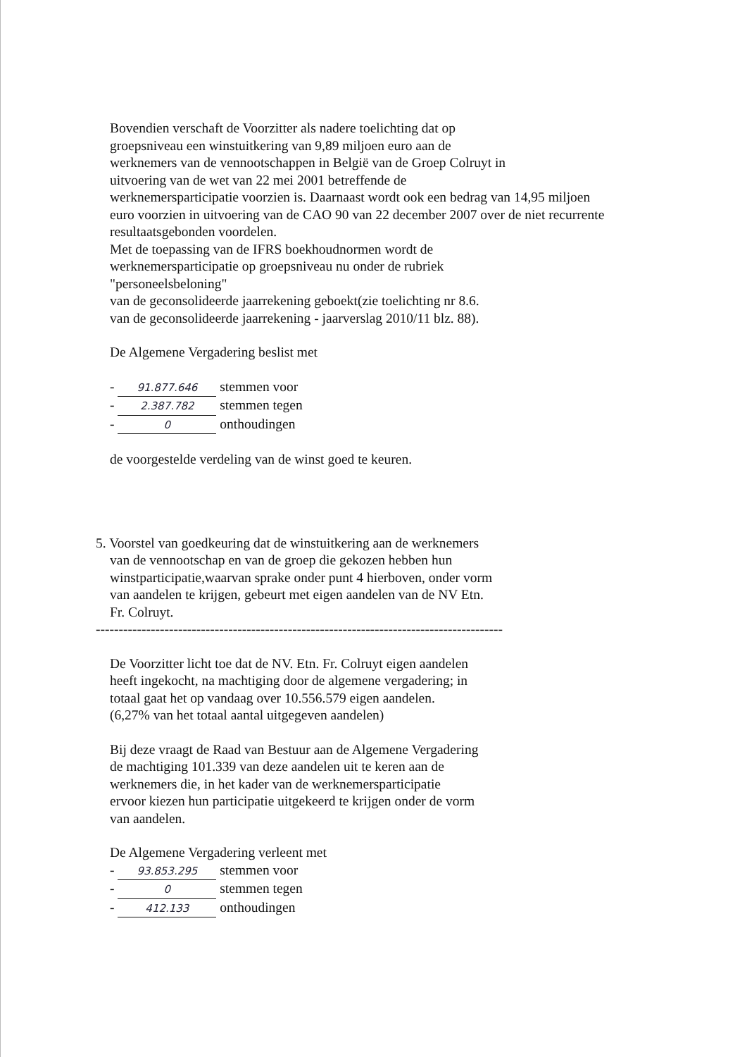Bovendien verschaft de Voorzitter als nadere toelichting dat op
groepsniveau een winstuitkering van 9,89 miljoen euro aan de
werknemers van de vennootschappen in België van de Groep Colruyt in
uitvoering van de wet van 22 mei 2001 betreffende de
werknemersparticipatie voorzien is. Daarnaast wordt ook een bedrag van 14,95 miljoen
euro voorzien in uitvoering van de CAO 90 van 22 december 2007 over de niet recurrente
resultaatsgebonden voordelen.
Met de toepassing van de IFRS boekhoudnormen wordt de
werknemersparticipatie op groepsniveau nu onder de rubriek
"personeelsbeloning"
van de geconsolideerde jaarrekening geboekt(zie toelichting nr 8.6.
van de geconsolideerde jaarrekening - jaarverslag 2010/11 blz. 88).
De Algemene Vergadering beslist met
- 91.877.646 stemmen voor
- 2.387.782 stemmen tegen
- 0 onthoudingen
de voorgestelde verdeling van de winst goed te keuren.
5. Voorstel van goedkeuring dat de winstuitkering aan de werknemers
van de vennootschap en van de groep die gekozen hebben hun
winstparticipatie,waarvan sprake onder punt 4 hierboven, onder vorm
van aandelen te krijgen, gebeurt met eigen aandelen van de NV Etn.
Fr. Colruyt.
-----------------------------------------------------------------------------------------
De Voorzitter licht toe dat de NV. Etn. Fr. Colruyt eigen aandelen
heeft ingekocht, na machtiging door de algemene vergadering; in
totaal gaat het op vandaag over 10.556.579 eigen aandelen.
(6,27% van het totaal aantal uitgegeven aandelen)
Bij deze vraagt de Raad van Bestuur aan de Algemene Vergadering
de machtiging 101.339 van deze aandelen uit te keren aan de
werknemers die, in het kader van de werknemersparticipatie
ervoor kiezen hun participatie uitgekeerd te krijgen onder de vorm
van aandelen.
De Algemene Vergadering verleent met
- 93.853.295 stemmen voor
- 0 stemmen tegen
- 412.133 onthoudingen